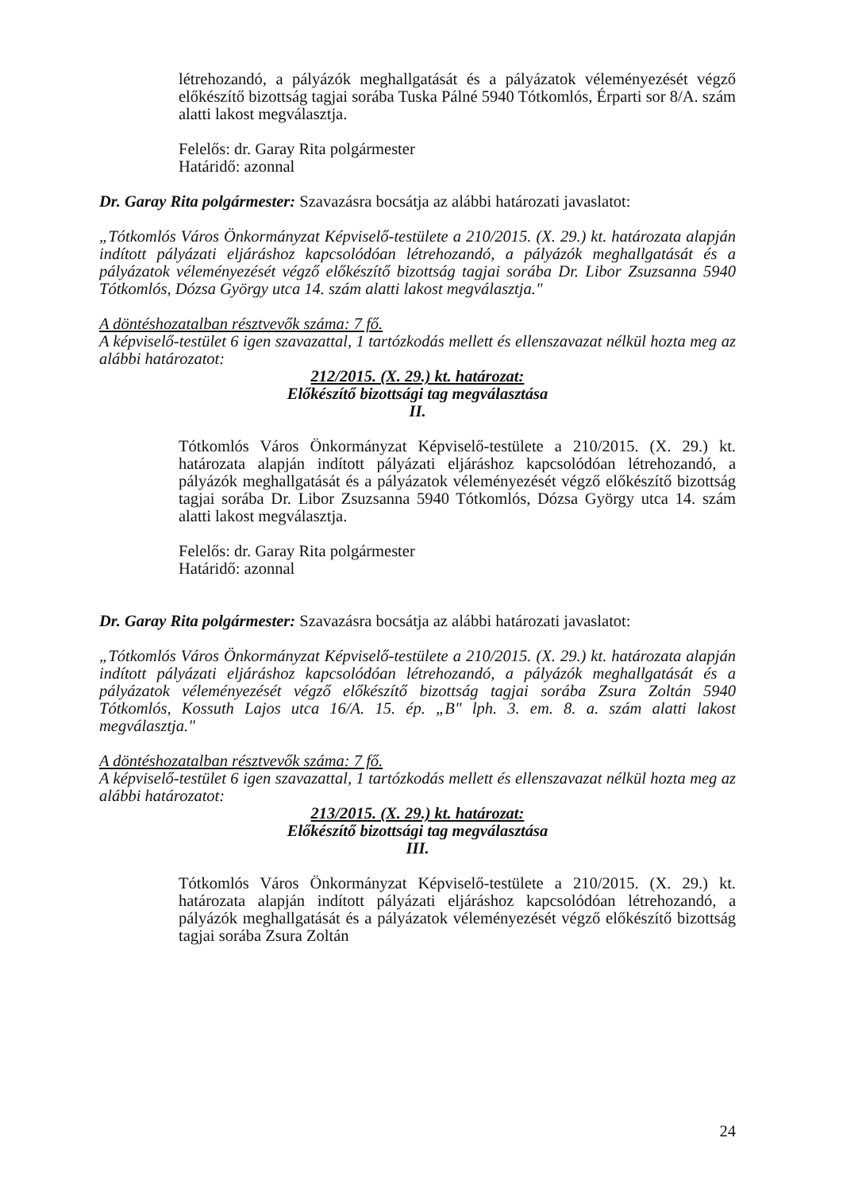létrehozandó, a pályázók meghallgatását és a pályázatok véleményezését végző előkészítő bizottság tagjai sorába Tuska Pálné 5940 Tótkomlós, Érparti sor 8/A. szám alatti lakost megválasztja.
Felelős: dr. Garay Rita polgármester
Határidő: azonnal
Dr. Garay Rita polgármester: Szavazásra bocsátja az alábbi határozati javaslatot:
„Tótkomlós Város Önkormányzat Képviselő-testülete a 210/2015. (X. 29.) kt. határozata alapján indított pályázati eljáráshoz kapcsolódóan létrehozandó, a pályázók meghallgatását és a pályázatok véleményezését végző előkészítő bizottság tagjai sorába Dr. Libor Zsuzsanna 5940 Tótkomlós, Dózsa György utca 14. szám alatti lakost megválasztja."
A döntéshozatalban résztvevők száma: 7 fő.
A képviselő-testület 6 igen szavazattal, 1 tartózkodás mellett és ellenszavazat nélkül hozta meg az alábbi határozatot:
212/2015. (X. 29.) kt. határozat:
Előkészítő bizottsági tag megválasztása
II.
Tótkomlós Város Önkormányzat Képviselő-testülete a 210/2015. (X. 29.) kt. határozata alapján indított pályázati eljáráshoz kapcsolódóan létrehozandó, a pályázók meghallgatását és a pályázatok véleményezését végző előkészítő bizottság tagjai sorába Dr. Libor Zsuzsanna 5940 Tótkomlós, Dózsa György utca 14. szám alatti lakost megválasztja.
Felelős: dr. Garay Rita polgármester
Határidő: azonnal
Dr. Garay Rita polgármester: Szavazásra bocsátja az alábbi határozati javaslatot:
„Tótkomlós Város Önkormányzat Képviselő-testülete a 210/2015. (X. 29.) kt. határozata alapján indított pályázati eljáráshoz kapcsolódóan létrehozandó, a pályázók meghallgatását és a pályázatok véleményezését végző előkészítő bizottság tagjai sorába Zsura Zoltán 5940 Tótkomlós, Kossuth Lajos utca 16/A. 15. ép. „B" lph. 3. em. 8. a. szám alatti lakost megválasztja."
A döntéshozatalban résztvevők száma: 7 fő.
A képviselő-testület 6 igen szavazattal, 1 tartózkodás mellett és ellenszavazat nélkül hozta meg az alábbi határozatot:
213/2015. (X. 29.) kt. határozat:
Előkészítő bizottsági tag megválasztása
III.
Tótkomlós Város Önkormányzat Képviselő-testülete a 210/2015. (X. 29.) kt. határozata alapján indított pályázati eljáráshoz kapcsolódóan létrehozandó, a pályázók meghallgatását és a pályázatok véleményezését végző előkészítő bizottság tagjai sorába Zsura Zoltán
24